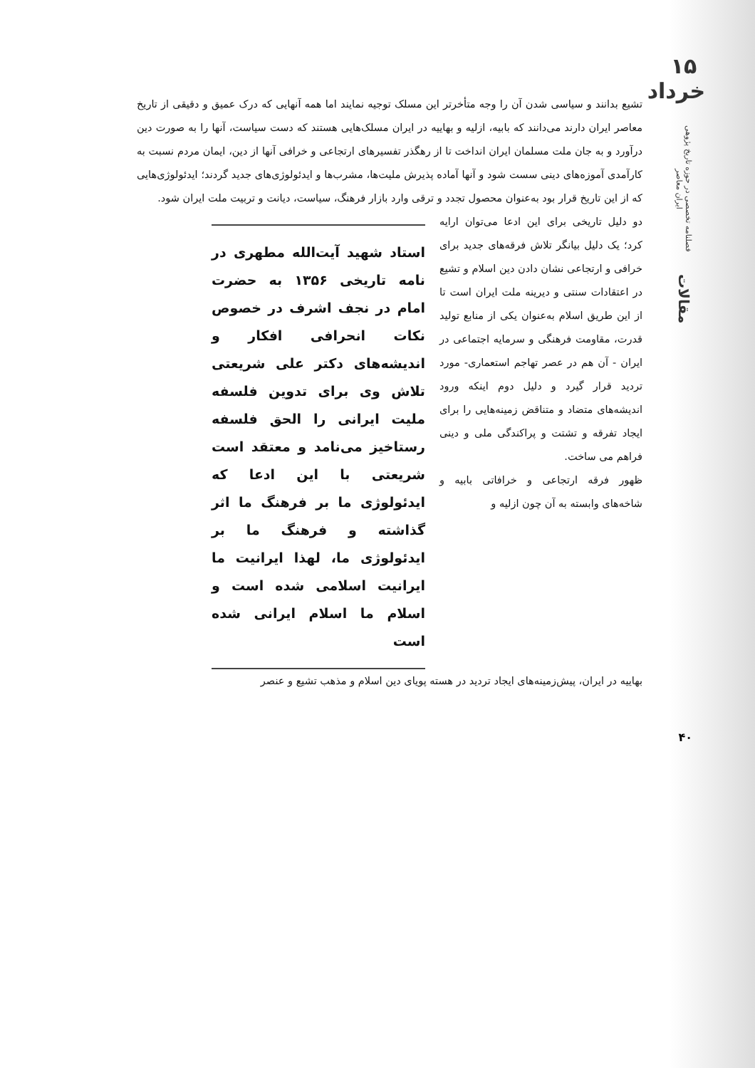۱۵ خرداد
فصلنامه تخصصی در حوزه تاریخ پژوهی ایران معاصر
مقالات
تشیع بدانند و سیاسی شدن آن را وجه متأخرتر این مسلک توجیه نمایند اما همه آنهایی که درک عمیق و دقیقی از تاریخ معاصر ایران دارند می‌دانند که بابیه، ازلیه و بهاییه در ایران مسلک‌هایی هستند که دست سیاست، آنها را به صورت دین درآورد و به جان ملت مسلمان ایران انداخت تا از رهگذر تفسیرهای ارتجاعی و خرافی آنها از دین، ایمان مردم نسبت به کارآمدی آموزه‌های دینی سست شود و آنها آماده پذیرش ملیت‌ها، مشرب‌ها و ایدئولوژی‌های جدید گردند؛ ایدئولوژی‌هایی که از این تاریخ قرار بود به‌عنوان محصول تجدد و ترقی وارد بازار فرهنگ، سیاست، دیانت و تربیت ملت ایران شود.
دو دلیل تاریخی برای این ادعا می‌توان ارایه کرد؛ یک دلیل بیانگر تلاش فرقه‌های جدید برای خرافی و ارتجاعی نشان دادن دین اسلام و تشیع در اعتقادات سنتی و دیرینه ملت ایران است تا از این طریق اسلام به‌عنوان یکی از منابع تولید قدرت، مقاومت فرهنگی و سرمایه اجتماعی در ایران - آن هم در عصر تهاجم استعماری- مورد تردید قرار گیرد و دلیل دوم اینکه ورود اندیشه‌های متضاد و متناقض زمینه‌هایی را برای ایجاد تفرقه و تشتت و پراکندگی ملی و دینی فراهم می ساخت.
ظهور فرقه ارتجاعی و خرافاتی بابیه و شاخه‌های وابسته به آن چون ازلیه و
استاد شهید آیت‌الله مطهری در نامه تاریخی ۱۳۵۶ به حضرت امام در نجف اشرف در خصوص نکات انحرافی افکار و اندیشه‌های دکتر علی شریعتی تلاش وی برای تدوین فلسفه ملیت ایرانی را الحق فلسفه رستاخیز می‌نامد و معتقد است شریعتی با این ادعا که ایدئولوژی ما بر فرهنگ ما اثر گذاشته و فرهنگ ما بر ایدئولوژی ما، لهذا ایرانیت ما ایرانیت اسلامی شده است و اسلام ما اسلام ایرانی شده است
بهاییه در ایران، پیش‌زمینه‌های ایجاد تردید در هسته پویای دین اسلام و مذهب تشیع و عنصر
۴۰